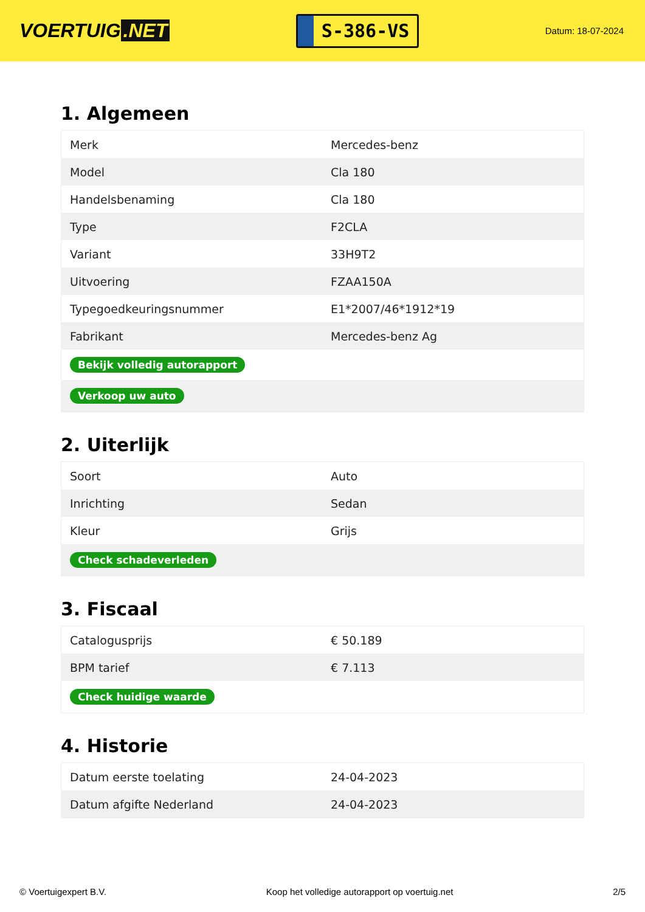VOERTUIG.NET
S-386-VS
Datum: 18-07-2024
1. Algemeen
| Merk | Mercedes-benz |
| Model | Cla 180 |
| Handelsbenaming | Cla 180 |
| Type | F2CLA |
| Variant | 33H9T2 |
| Uitvoering | FZAA150A |
| Typegoedkeuringsnummer | E1*2007/46*1912*19 |
| Fabrikant | Mercedes-benz Ag |
| Bekijk volledig autorapport | |
| Verkoop uw auto | |
2. Uiterlijk
| Soort | Auto |
| Inrichting | Sedan |
| Kleur | Grijs |
| Check schadeverleden | |
3. Fiscaal
| Catalogusprijs | € 50.189 |
| BPM tarief | € 7.113 |
| Check huidige waarde | |
4. Historie
| Datum eerste toelating | 24-04-2023 |
| Datum afgifte Nederland | 24-04-2023 |
© Voertuigexpert B.V. Koop het volledige autorapport op voertuig.net 2/5